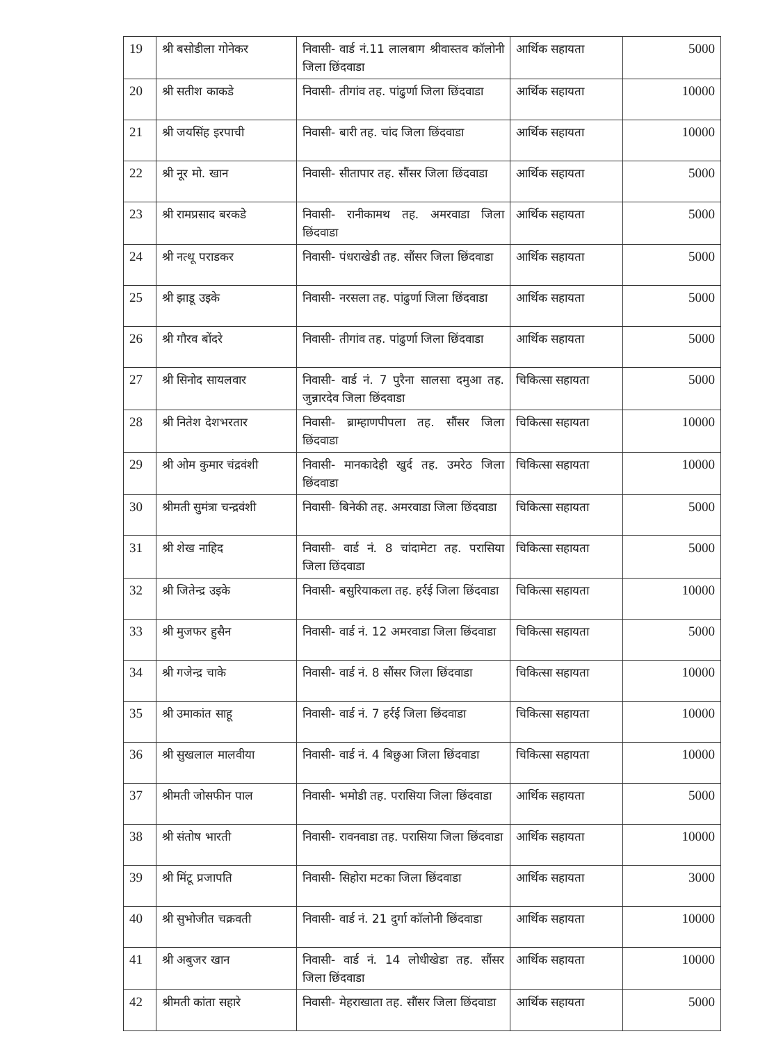| 19 | श्री बसोडीला गोनेकर | निवासी- वार्ड नं.11 लालबाग श्रीवास्तव कॉलोनी जिला छिंदवाडा | आर्थिक सहायता | 5000 |
| 20 | श्री सतीश काकडे | निवासी- तीगांव तह. पांढुर्णा जिला छिंदवाडा | आर्थिक सहायता | 10000 |
| 21 | श्री जयसिंह इरपाची | निवासी- बारी तह. चांद जिला छिंदवाडा | आर्थिक सहायता | 10000 |
| 22 | श्री नूर मो. खान | निवासी- सीतापार तह. सौंसर जिला छिंदवाडा | आर्थिक सहायता | 5000 |
| 23 | श्री रामप्रसाद बरकडे | निवासी- रानीकामथ तह. अमरवाडा जिला छिंदवाडा | आर्थिक सहायता | 5000 |
| 24 | श्री नत्थू पराडकर | निवासी- पंधराखेडी तह. सौंसर जिला छिंदवाडा | आर्थिक सहायता | 5000 |
| 25 | श्री झाडू उइके | निवासी- नरसला तह. पांढुर्णा जिला छिंदवाडा | आर्थिक सहायता | 5000 |
| 26 | श्री गौरव बोंदरे | निवासी- तीगांव तह. पांढुर्णा जिला छिंदवाडा | आर्थिक सहायता | 5000 |
| 27 | श्री सिनोद सायलवार | निवासी- वार्ड नं. 7 पुरैना सालसा दमुआ तह. जुन्नारदेव जिला छिंदवाडा | चिकित्सा सहायता | 5000 |
| 28 | श्री नितेश देशभरतार | निवासी- ब्राम्हाणपीपला तह. सौंसर जिला छिंदवाडा | चिकित्सा सहायता | 10000 |
| 29 | श्री ओम कुमार चंद्रवंशी | निवासी- मानकादेही खुर्द तह. उमरेठ जिला छिंदवाडा | चिकित्सा सहायता | 10000 |
| 30 | श्रीमती सुमंत्रा चन्द्रवंशी | निवासी- बिनेकी तह. अमरवाडा जिला छिंदवाडा | चिकित्सा सहायता | 5000 |
| 31 | श्री शेख नाहिद | निवासी- वार्ड नं. 8 चांदामेटा तह. परासिया जिला छिंदवाडा | चिकित्सा सहायता | 5000 |
| 32 | श्री जितेन्द्र उइके | निवासी- बसुरियाकला तह. हर्रई जिला छिंदवाडा | चिकित्सा सहायता | 10000 |
| 33 | श्री मुजफर हुसैन | निवासी- वार्ड नं. 12 अमरवाडा जिला छिंदवाडा | चिकित्सा सहायता | 5000 |
| 34 | श्री गजेन्द्र चाके | निवासी- वार्ड नं. 8 सौंसर जिला छिंदवाडा | चिकित्सा सहायता | 10000 |
| 35 | श्री उमाकांत साहू | निवासी- वार्ड नं. 7 हर्रई जिला छिंदवाडा | चिकित्सा सहायता | 10000 |
| 36 | श्री सुखलाल मालवीया | निवासी- वार्ड नं. 4 बिछुआ जिला छिंदवाडा | चिकित्सा सहायता | 10000 |
| 37 | श्रीमती जोसफीन पाल | निवासी- भमोडी तह. परासिया जिला छिंदवाडा | आर्थिक सहायता | 5000 |
| 38 | श्री संतोष भारती | निवासी- रावनवाडा तह. परासिया जिला छिंदवाडा | आर्थिक सहायता | 10000 |
| 39 | श्री मिंटू प्रजापति | निवासी- सिहोरा मटका जिला छिंदवाडा | आर्थिक सहायता | 3000 |
| 40 | श्री सुभोजीत चक्रवती | निवासी- वार्ड नं. 21 दुर्गा कॉलोनी छिंदवाडा | आर्थिक सहायता | 10000 |
| 41 | श्री अबुजर खान | निवासी- वार्ड नं. 14 लोधीखेडा तह. सौंसर जिला छिंदवाडा | आर्थिक सहायता | 10000 |
| 42 | श्रीमती कांता सहारे | निवासी- मेहराखाता तह. सौंसर जिला छिंदवाडा | आर्थिक सहायता | 5000 |